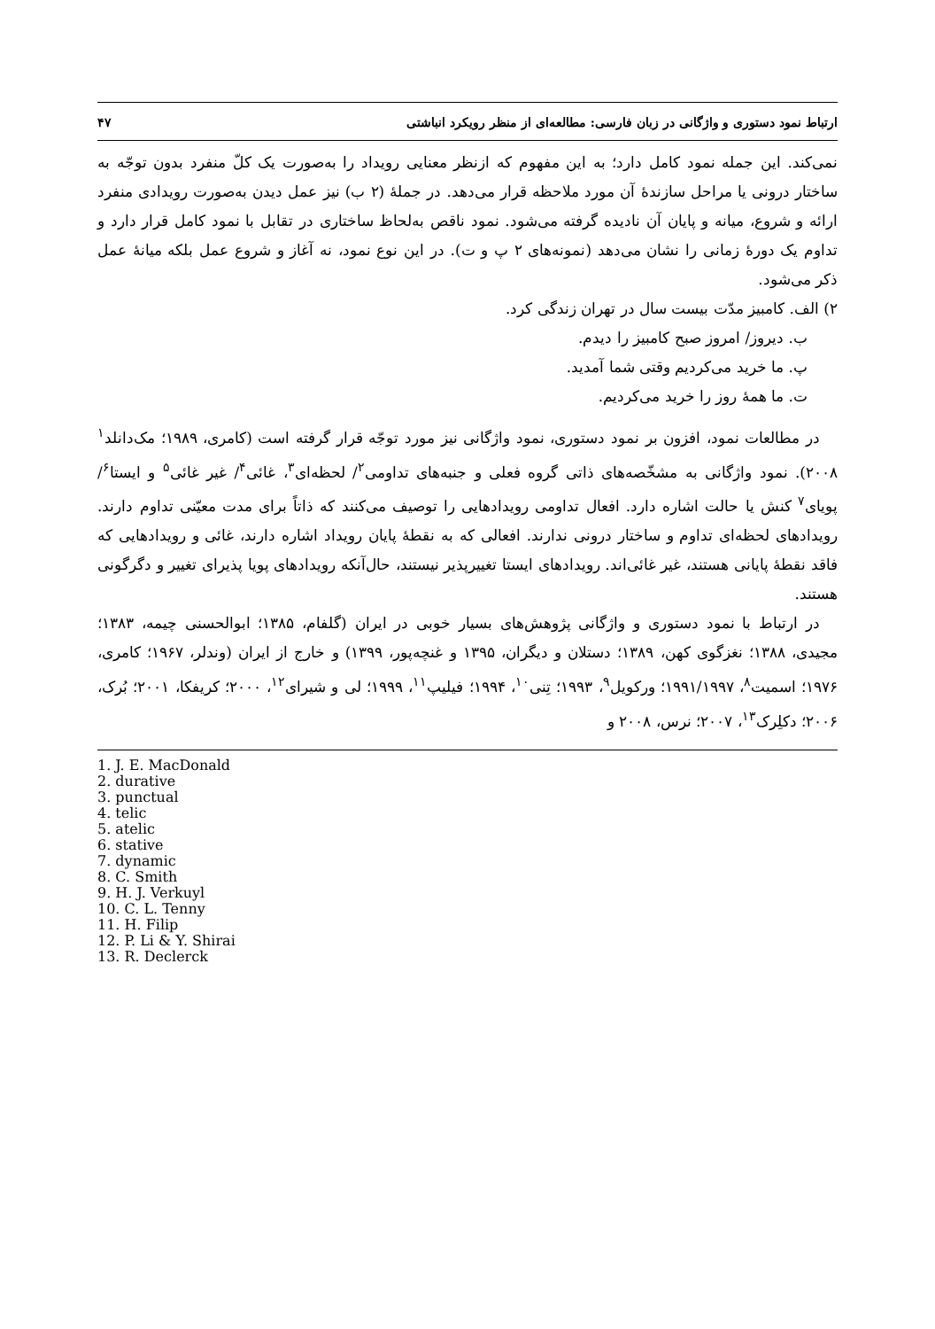ارتباط نمود دستوری و واژگانی در زبان فارسی: مطالعه‌ای از منظر رویکرد انباشتی ۴۷
نمی‌کند. این جمله نمود کامل دارد؛ به این مفهوم که ازنظر معنایی رویداد را به‌صورت یک کلّ منفرد بدون توجّه به ساختار درونی یا مراحل سازندهٔ آن مورد ملاحظه قرار می‌دهد. در جملهٔ (۲ ب) نیز عمل دیدن به‌صورت رویدادی منفرد ارائه و شروع، میانه و پایان آن نادیده گرفته می‌شود. نمود ناقص به‌لحاظ ساختاری در تقابل با نمود کامل قرار دارد و تداوم یک دورهٔ زمانی را نشان می‌دهد (نمونه‌های ۲ پ و ت). در این نوع نمود، نه آغاز و شروع عمل بلکه میانهٔ عمل ذکر می‌شود.
۲) الف. کامبیز مدّت بیست سال در تهران زندگی کرد.
ب. دیروز/ امروز صبح کامبیز را دیدم.
پ. ما خرید می‌کردیم وقتی شما آمدید.
ت. ما همهٔ روز را خرید می‌کردیم.
در مطالعات نمود، افزون بر نمود دستوری، نمود واژگانی نیز مورد توجّه قرار گرفته است (کامری، ۱۹۸۹؛ مک‌دانلد<sup>۱</sup> ۲۰۰۸). نمود واژگانی به مشخّصه‌های ذاتی گروه فعلی و جنبه‌های تداومی<sup>۲</sup>/ لحظه‌ای<sup>۳</sup>، غائی<sup>۴</sup>/ غیر غائی<sup>۵</sup> و ایستا<sup>۶</sup>/ پویای<sup>۷</sup> کنش یا حالت اشاره دارد. افعال تداومی رویدادهایی را توصیف می‌کنند که ذاتاً برای مدت معیّنی تداوم دارند. رویدادهای لحظه‌ای تداوم و ساختار درونی ندارند. افعالی که به نقطهٔ پایان رویداد اشاره دارند، غائی و رویدادهایی که فاقد نقطهٔ پایانی هستند، غیر غائی‌اند. رویدادهای ایستا تغییرپذیر نیستند، حال‌آنکه رویدادهای پویا پذیرای تغییر و دگرگونی هستند.
در ارتباط با نمود دستوری و واژگانی پژوهش‌های بسیار خوبی در ایران (گلفام، ۱۳۸۵؛ ابوالحسنی چیمه، ۱۳۸۳؛ مجیدی، ۱۳۸۸؛ نغزگوی کهن، ۱۳۸۹؛ دستلان و دیگران، ۱۳۹۵ و غنچه‌پور، ۱۳۹۹) و خارج از ایران (وندلر، ۱۹۶۷؛ کامری، ۱۹۷۶؛ اسمیت<sup>۸</sup>، ۱۹۹۱/۱۹۹۷؛ ورکویل<sup>۹</sup>، ۱۹۹۳؛ تِنی<sup>۱۰</sup>، ۱۹۹۴؛ فیلیپ<sup>۱۱</sup>، ۱۹۹۹؛ لی و شیرای<sup>۱۲</sup>، ۲۰۰۰؛ کریفکا، ۲۰۰۱؛ بُرک، ۲۰۰۶؛ دکلِرک<sup>۱۳</sup>، ۲۰۰۷؛ نرس، ۲۰۰۸ و
1. J. E. MacDonald
2. durative
3. punctual
4. telic
5. atelic
6. stative
7. dynamic
8. C. Smith
9. H. J. Verkuyl
10. C. L. Tenny
11. H. Filip
12. P. Li & Y. Shirai
13. R. Declerck